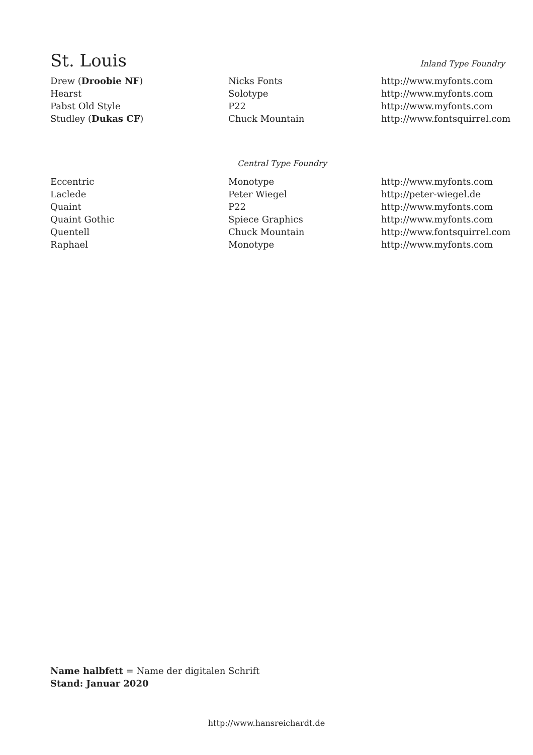St. Louis
Inland Type Foundry
| Drew ( Droobie NF ) | Nicks Fonts | http://www.myfonts.com |
| Hearst | Solotype | http://www.myfonts.com |
| Pabst Old Style | P22 | http://www.myfonts.com |
| Studley ( Dukas CF ) | Chuck Mountain | http://www.fontsquirrel.com |
Central Type Foundry
| Eccentric | Monotype | http://www.myfonts.com |
| Laclede | Peter Wiegel | http://peter-wiegel.de |
| Quaint | P22 | http://www.myfonts.com |
| Quaint Gothic | Spiece Graphics | http://www.myfonts.com |
| Quentell | Chuck Mountain | http://www.fontsquirrel.com |
| Raphael | Monotype | http://www.myfonts.com |
Name halbfett = Name der digitalen Schrift
Stand: Januar 2020
http://www.hansreichardt.de